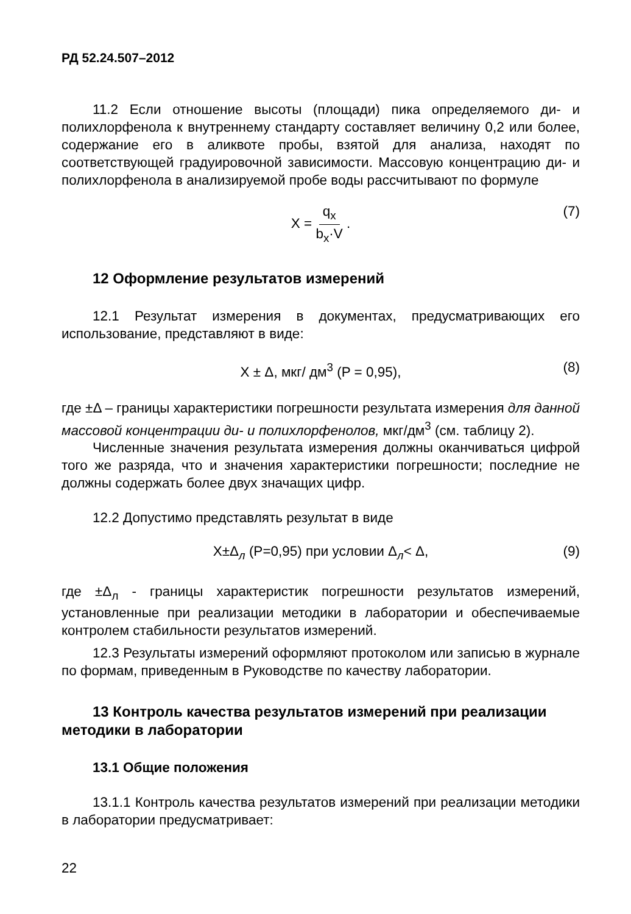РД 52.24.507–2012
11.2 Если отношение высоты (площади) пика определяемого ди- и полихлорфенола к внутреннему стандарту составляет величину 0,2 или более, содержание его в аликвоте пробы, взятой для анализа, находят по соответствующей градуировочной зависимости. Массовую концентрацию ди- и полихлорфенола в анализируемой пробе воды рассчитывают по формуле
X = q<sub>x</sub> b<sub>x</sub>·V . (7)
12 Оформление результатов измерений
12.1 Результат измерения в документах, предусматривающих его использование, представляют в виде:
X ± Δ, мкг/ дм<sup>3</sup> (P = 0,95), (8)
где ±Δ – границы характеристики погрешности результата измерения для данной массовой концентрации ди- и полихлорфенолов, мкг/дм<sup>3</sup> (см. таблицу 2).
Численные значения результата измерения должны оканчиваться цифрой того же разряда, что и значения характеристики погрешности; последние не должны содержать более двух значащих цифр.
12.2 Допустимо представлять результат в виде
X±Δ<sub>л</sub> (P=0,95) при условии Δ<sub>л</sub>< Δ, (9)
где ±Δ<sub>л</sub> - границы характеристик погрешности результатов измерений, установленные при реализации методики в лаборатории и обеспечиваемые контролем стабильности результатов измерений.
12.3 Результаты измерений оформляют протоколом или записью в журнале по формам, приведенным в Руководстве по качеству лаборатории.
13 Контроль качества результатов измерений при реализации методики в лаборатории
13.1 Общие положения
13.1.1 Контроль качества результатов измерений при реализации методики в лаборатории предусматривает:
22